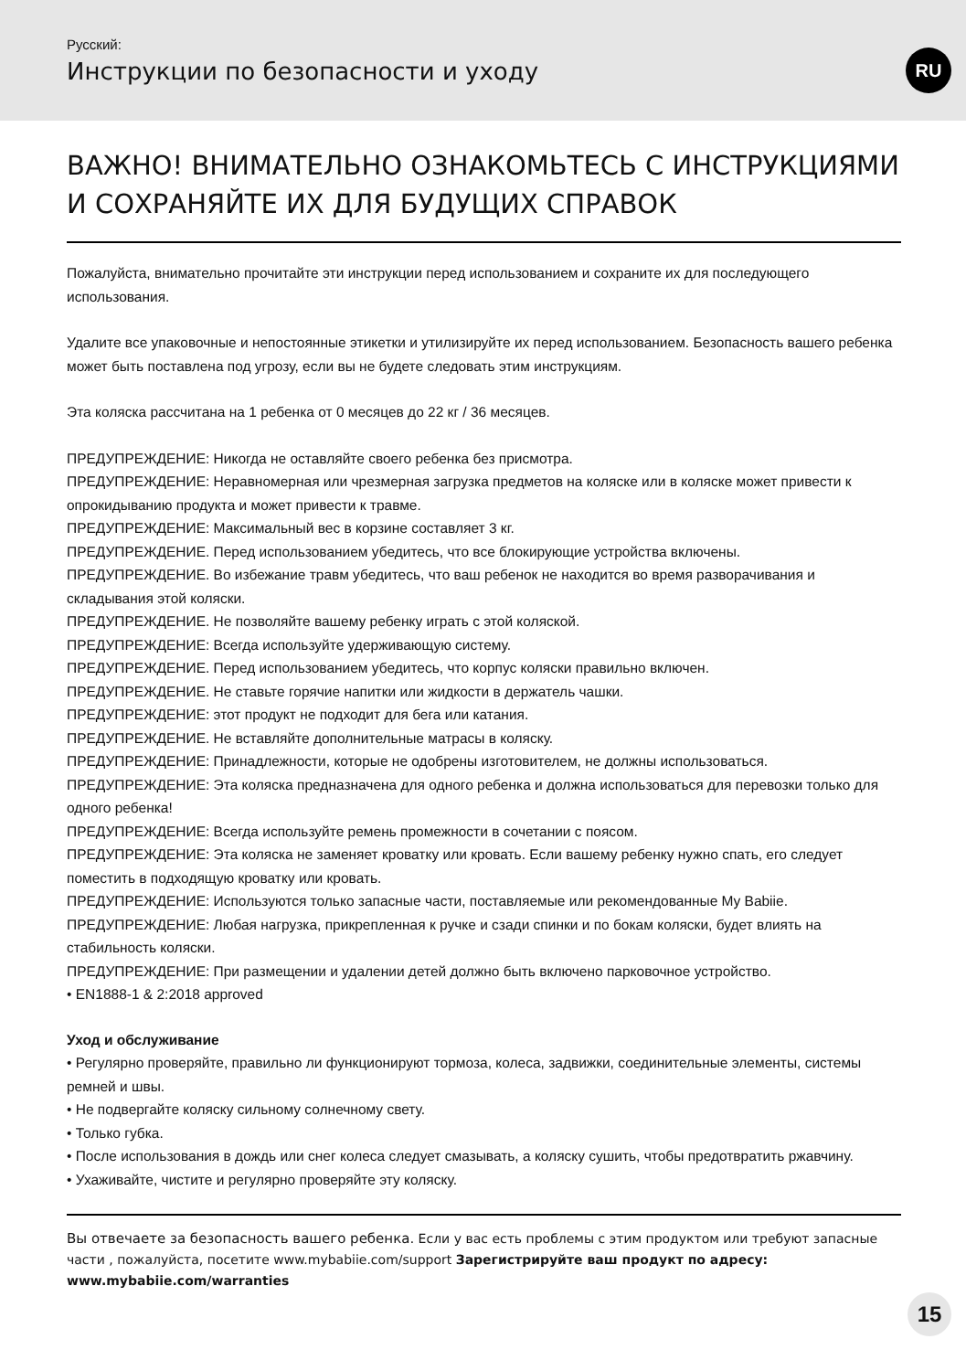Русский:
Инструкции по безопасности и уходу
RU
ВАЖНО! ВНИМАТЕЛЬНО ОЗНАКОМЬТЕСЬ С ИНСТРУКЦИЯМИ И СОХРАНЯЙТЕ ИХ ДЛЯ БУДУЩИХ СПРАВОК
Пожалуйста, внимательно прочитайте эти инструкции перед использованием и сохраните их для последующего использования.
Удалите все упаковочные и непостоянные этикетки и утилизируйте их перед использованием. Безопасность вашего ребенка может быть поставлена под угрозу, если вы не будете следовать этим инструкциям.
Эта коляска рассчитана на 1 ребенка от 0 месяцев до 22 кг / 36 месяцев.
ПРЕДУПРЕЖДЕНИЕ: Никогда не оставляйте своего ребенка без присмотра.
ПРЕДУПРЕЖДЕНИЕ: Неравномерная или чрезмерная загрузка предметов на коляске или в коляске может привести к опрокидыванию продукта и может привести к травме.
ПРЕДУПРЕЖДЕНИЕ: Максимальный вес в корзине составляет 3 кг.
ПРЕДУПРЕЖДЕНИЕ. Перед использованием убедитесь, что все блокирующие устройства включены.
ПРЕДУПРЕЖДЕНИЕ. Во избежание травм убедитесь, что ваш ребенок не находится во время разворачивания и складывания этой коляски.
ПРЕДУПРЕЖДЕНИЕ. Не позволяйте вашему ребенку играть с этой коляской.
ПРЕДУПРЕЖДЕНИЕ: Всегда используйте удерживающую систему.
ПРЕДУПРЕЖДЕНИЕ. Перед использованием убедитесь, что корпус коляски правильно включен.
ПРЕДУПРЕЖДЕНИЕ. Не ставьте горячие напитки или жидкости в держатель чашки.
ПРЕДУПРЕЖДЕНИЕ: этот продукт не подходит для бега или катания.
ПРЕДУПРЕЖДЕНИЕ. Не вставляйте дополнительные матрасы в коляску.
ПРЕДУПРЕЖДЕНИЕ: Принадлежности, которые не одобрены изготовителем, не должны использоваться.
ПРЕДУПРЕЖДЕНИЕ: Эта коляска предназначена для одного ребенка и должна использоваться для перевозки только для одного ребенка!
ПРЕДУПРЕЖДЕНИЕ: Всегда используйте ремень промежности в сочетании с поясом.
ПРЕДУПРЕЖДЕНИЕ: Эта коляска не заменяет кроватку или кровать. Если вашему ребенку нужно спать, его следует поместить в подходящую кроватку или кровать.
ПРЕДУПРЕЖДЕНИЕ: Используются только запасные части, поставляемые или рекомендованные My Babiie.
ПРЕДУПРЕЖДЕНИЕ: Любая нагрузка, прикрепленная к ручке и сзади спинки и по бокам коляски, будет влиять на стабильность коляски.
ПРЕДУПРЕЖДЕНИЕ: При размещении и удалении детей должно быть включено парковочное устройство.
• EN1888-1 & 2:2018 approved
Уход и обслуживание
• Регулярно проверяйте, правильно ли функционируют тормоза, колеса, задвижки, соединительные элементы, системы ремней и швы.
• Не подвергайте коляску сильному солнечному свету.
• Только губка.
• После использования в дождь или снег колеса следует смазывать, а коляску сушить, чтобы предотвратить ржавчину.
• Ухаживайте, чистите и регулярно проверяйте эту коляску.
Вы отвечаете за безопасность вашего ребенка. Если у вас есть проблемы с этим продуктом или требуют запасные части , пожалуйста, посетите www.mybabiie.com/support Зарегистрируйте ваш продукт по адресу: www.mybabiie.com/warranties
15